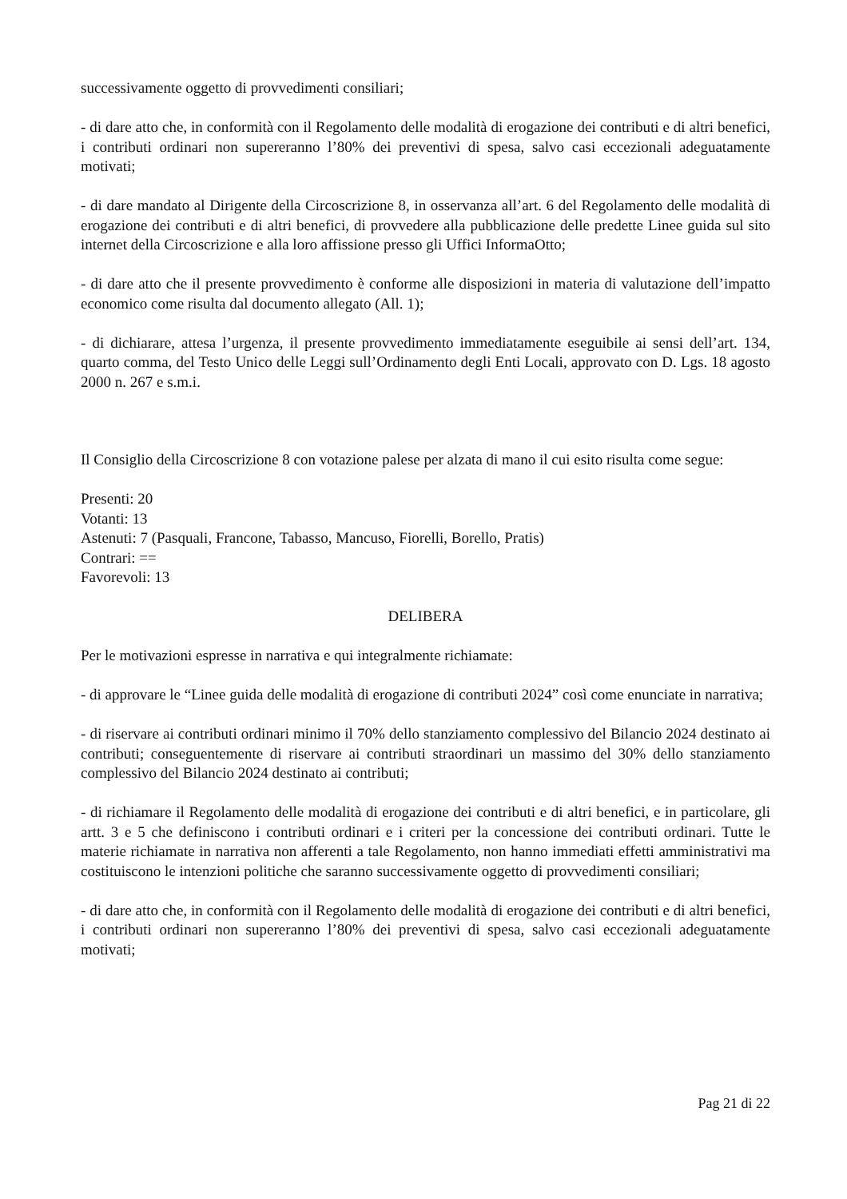successivamente oggetto di provvedimenti consiliari;
- di dare atto che, in conformità con il Regolamento delle modalità di erogazione dei contributi e di altri benefici, i contributi ordinari non supereranno l’80% dei preventivi di spesa, salvo casi eccezionali adeguatamente motivati;
- di dare mandato al Dirigente della Circoscrizione 8, in osservanza all’art. 6 del Regolamento delle modalità di erogazione dei contributi e di altri benefici, di provvedere alla pubblicazione delle predette Linee guida sul sito internet della Circoscrizione e alla loro affissione presso gli Uffici InformaOtto;
- di dare atto che il presente provvedimento è conforme alle disposizioni in materia di valutazione dell’impatto economico come risulta dal documento allegato (All. 1);
- di dichiarare, attesa l’urgenza, il presente provvedimento immediatamente eseguibile ai sensi dell’art. 134, quarto comma, del Testo Unico delle Leggi sull’Ordinamento degli Enti Locali, approvato con D. Lgs. 18 agosto 2000 n. 267 e s.m.i.
Il Consiglio della Circoscrizione 8 con votazione palese per alzata di mano il cui esito risulta come segue:
Presenti: 20
Votanti: 13
Astenuti: 7 (Pasquali, Francone, Tabasso, Mancuso, Fiorelli, Borello, Pratis)
Contrari: ==
Favorevoli: 13
DELIBERA
Per le motivazioni espresse in narrativa e qui integralmente richiamate:
- di approvare le “Linee guida delle modalità di erogazione di contributi 2024” così come enunciate in narrativa;
- di riservare ai contributi ordinari minimo il 70% dello stanziamento complessivo del Bilancio 2024 destinato ai contributi; conseguentemente di riservare ai contributi straordinari un massimo del 30% dello stanziamento complessivo del Bilancio 2024 destinato ai contributi;
- di richiamare il Regolamento delle modalità di erogazione dei contributi e di altri benefici, e in particolare, gli artt. 3 e 5 che definiscono i contributi ordinari e i criteri per la concessione dei contributi ordinari. Tutte le materie richiamate in narrativa non afferenti a tale Regolamento, non hanno immediati effetti amministrativi ma costituiscono le intenzioni politiche che saranno successivamente oggetto di provvedimenti consiliari;
- di dare atto che, in conformità con il Regolamento delle modalità di erogazione dei contributi e di altri benefici, i contributi ordinari non supereranno l’80% dei preventivi di spesa, salvo casi eccezionali adeguatamente motivati;
Pag 21 di 22